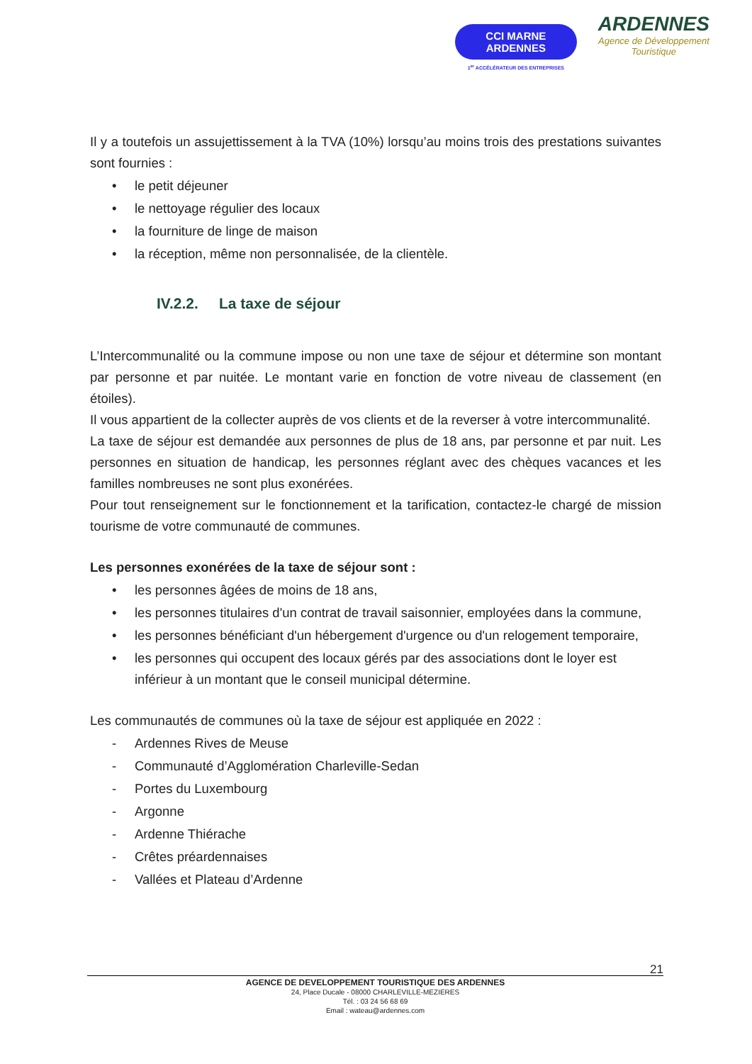CCI MARNE
ARDENNES
1<sup>er</sup> ACCÉLÉRATEUR DES ENTREPRISES
ARDENNES
Agence de Développement
Touristique
Il y a toutefois un assujettissement à la TVA (10%) lorsqu’au moins trois des prestations suivantes sont fournies :
• le petit déjeuner
• le nettoyage régulier des locaux
• la fourniture de linge de maison
• la réception, même non personnalisée, de la clientèle.
IV.2.2. La taxe de séjour
L’Intercommunalité ou la commune impose ou non une taxe de séjour et détermine son montant par personne et par nuitée. Le montant varie en fonction de votre niveau de classement (en étoiles).
Il vous appartient de la collecter auprès de vos clients et de la reverser à votre intercommunalité.
La taxe de séjour est demandée aux personnes de plus de 18 ans, par personne et par nuit. Les personnes en situation de handicap, les personnes réglant avec des chèques vacances et les familles nombreuses ne sont plus exonérées.
Pour tout renseignement sur le fonctionnement et la tarification, contactez-le chargé de mission tourisme de votre communauté de communes.
Les personnes exonérées de la taxe de séjour sont :
• les personnes âgées de moins de 18 ans,
• les personnes titulaires d'un contrat de travail saisonnier, employées dans la commune,
• les personnes bénéficiant d'un hébergement d'urgence ou d'un relogement temporaire,
• les personnes qui occupent des locaux gérés par des associations dont le loyer est inférieur à un montant que le conseil municipal détermine.
Les communautés de communes où la taxe de séjour est appliquée en 2022 :
- Ardennes Rives de Meuse
- Communauté d’Agglomération Charleville-Sedan
- Portes du Luxembourg
- Argonne
- Ardenne Thiérache
- Crêtes préardennaises
- Vallées et Plateau d’Ardenne
21
AGENCE DE DEVELOPPEMENT TOURISTIQUE DES ARDENNES
24, Place Ducale - 08000 CHARLEVILLE-MEZIERES
Tél. : 03 24 56 68 69
Email : wateau@ardennes.com